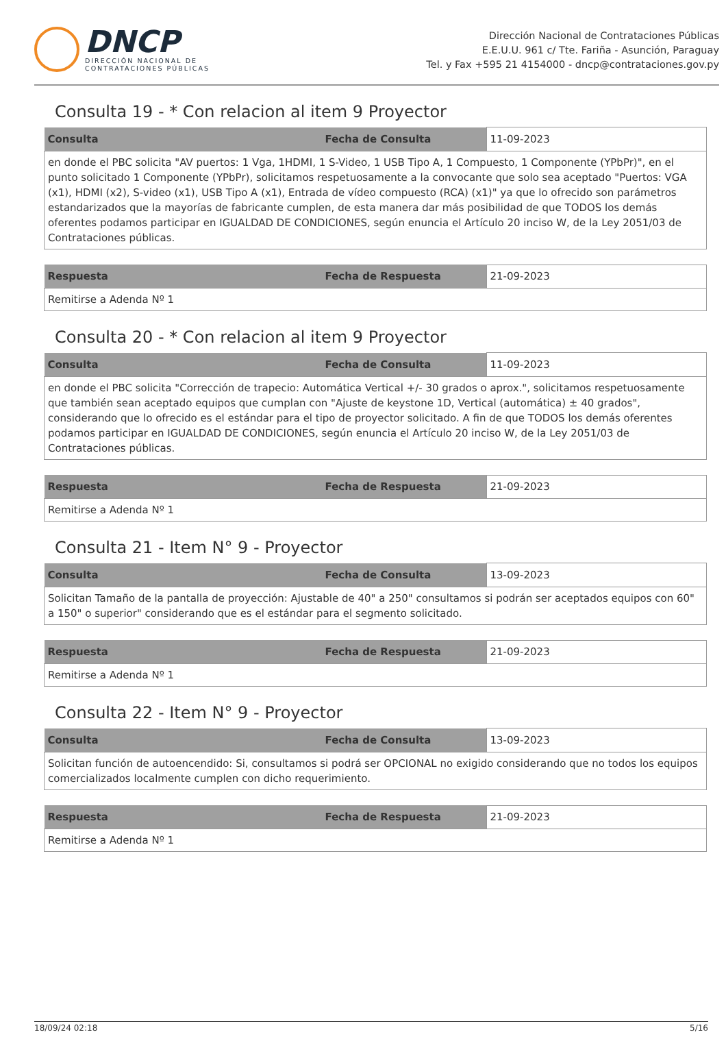DNCP
DIRECCIÓN NACIONAL DE
CONTRATACIONES PÚBLICAS
Dirección Nacional de Contrataciones Públicas
E.E.U.U. 961 c/ Tte. Fariña - Asunción, Paraguay
Tel. y Fax +595 21 4154000 - dncp@contrataciones.gov.py
Consulta 19 - * Con relacion al item 9 Proyector
| Consulta | Fecha de Consulta | 11-09-2023 |
| en donde el PBC solicita "AV puertos: 1 Vga, 1HDMI, 1 S-Video, 1 USB Tipo A, 1 Compuesto, 1 Componente (YPbPr)", en el punto solicitado 1 Componente (YPbPr), solicitamos respetuosamente a la convocante que solo sea aceptado "Puertos: VGA (x1), HDMI (x2), S-video (x1), USB Tipo A (x1), Entrada de vídeo compuesto (RCA) (x1)" ya que lo ofrecido son parámetros estandarizados que la mayorías de fabricante cumplen, de esta manera dar más posibilidad de que TODOS los demás oferentes podamos participar en IGUALDAD DE CONDICIONES, según enuncia el Artículo 20 inciso W, de la Ley 2051/03 de Contrataciones públicas. | | |
| Respuesta | Fecha de Respuesta | 21-09-2023 |
| Remitirse a Adenda Nº 1 | | |
Consulta 20 - * Con relacion al item 9 Proyector
| Consulta | Fecha de Consulta | 11-09-2023 |
| en donde el PBC solicita "Corrección de trapecio: Automática Vertical +/- 30 grados o aprox.", solicitamos respetuosamente que también sean aceptado equipos que cumplan con "Ajuste de keystone 1D, Vertical (automática) ± 40 grados", considerando que lo ofrecido es el estándar para el tipo de proyector solicitado. A fin de que TODOS los demás oferentes podamos participar en IGUALDAD DE CONDICIONES, según enuncia el Artículo 20 inciso W, de la Ley 2051/03 de Contrataciones públicas. | | |
| Respuesta | Fecha de Respuesta | 21-09-2023 |
| Remitirse a Adenda Nº 1 | | |
Consulta 21 - Item N° 9 - Proyector
| Consulta | Fecha de Consulta | 13-09-2023 |
| Solicitan Tamaño de la pantalla de proyección: Ajustable de 40" a 250" consultamos si podrán ser aceptados equipos con 60" a 150" o superior" considerando que es el estándar para el segmento solicitado. | | |
| Respuesta | Fecha de Respuesta | 21-09-2023 |
| Remitirse a Adenda Nº 1 | | |
Consulta 22 - Item N° 9 - Proyector
| Consulta | Fecha de Consulta | 13-09-2023 |
| Solicitan función de autoencendido: Si, consultamos si podrá ser OPCIONAL no exigido considerando que no todos los equipos comercializados localmente cumplen con dicho requerimiento. | | |
| Respuesta | Fecha de Respuesta | 21-09-2023 |
| Remitirse a Adenda Nº 1 | | |
18/09/24 02:18 5/16